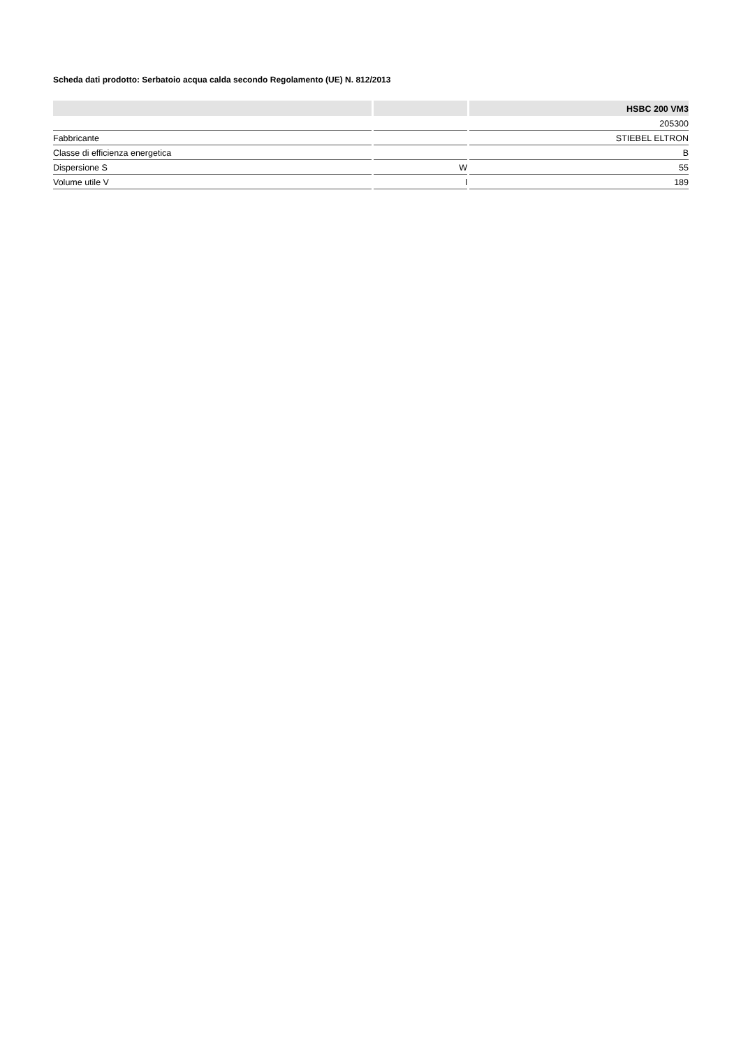Scheda dati prodotto: Serbatoio acqua calda secondo Regolamento (UE) N. 812/2013
| | | HSBC 200 VM3 |
| --- | --- | --- |
| | | 205300 |
| Fabbricante | | STIEBEL ELTRON |
| Classe di efficienza energetica | | B |
| Dispersione S | W | 55 |
| Volume utile V | l | 189 |